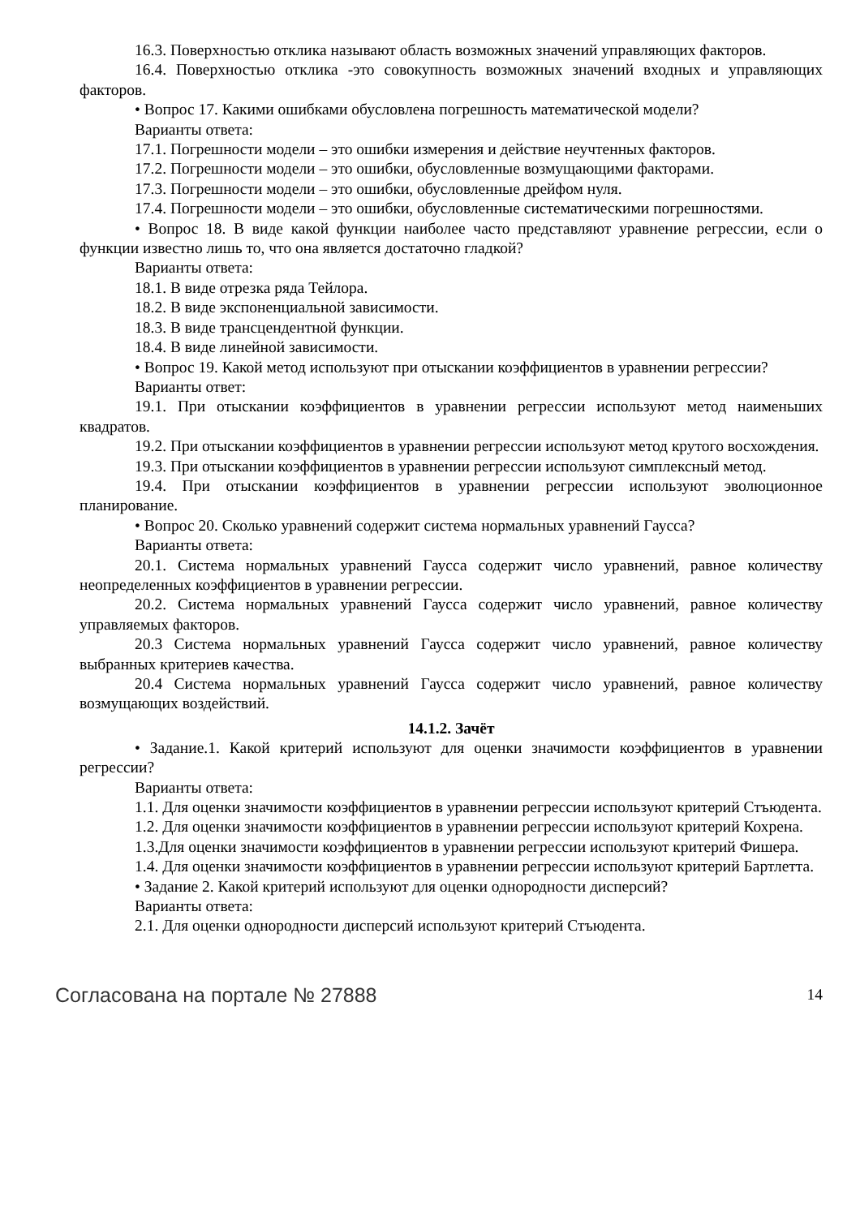16.3. Поверхностью отклика называют область возможных значений управляющих факторов.
16.4. Поверхностью отклика -это совокупность возможных значений входных и управляющих факторов.
• Вопрос 17. Какими ошибками обусловлена погрешность математической модели?
Варианты ответа:
17.1. Погрешности модели – это ошибки измерения и действие неучтенных факторов.
17.2. Погрешности модели – это ошибки, обусловленные возмущающими факторами.
17.3. Погрешности модели – это ошибки, обусловленные дрейфом нуля.
17.4. Погрешности модели – это ошибки, обусловленные систематическими погрешностями.
• Вопрос 18. В виде какой функции наиболее часто представляют уравнение регрессии, если о функции известно лишь то, что она является достаточно гладкой?
Варианты ответа:
18.1. В виде отрезка ряда Тейлора.
18.2. В виде экспоненциальной зависимости.
18.3. В виде трансцендентной функции.
18.4. В виде линейной зависимости.
• Вопрос 19. Какой метод используют при отыскании коэффициентов в уравнении регрессии?
Варианты ответ:
19.1. При отыскании коэффициентов в уравнении регрессии используют метод наименьших квадратов.
19.2. При отыскании коэффициентов в уравнении регрессии используют метод крутого восхождения.
19.3. При отыскании коэффициентов в уравнении регрессии используют симплексный метод.
19.4. При отыскании коэффициентов в уравнении регрессии используют эволюционное планирование.
• Вопрос 20. Сколько уравнений содержит система нормальных уравнений Гаусса?
Варианты ответа:
20.1. Система нормальных уравнений Гаусса содержит число уравнений, равное количеству неопределенных коэффициентов в уравнении регрессии.
20.2. Система нормальных уравнений Гаусса содержит число уравнений, равное количеству управляемых факторов.
20.3 Система нормальных уравнений Гаусса содержит число уравнений, равное количеству выбранных критериев качества.
20.4 Система нормальных уравнений Гаусса содержит число уравнений, равное количеству возмущающих воздействий.
14.1.2. Зачёт
• Задание.1. Какой критерий используют для оценки значимости коэффициентов в уравнении регрессии?
Варианты ответа:
1.1. Для оценки значимости коэффициентов в уравнении регрессии используют критерий Стъюдента.
1.2. Для оценки значимости коэффициентов в уравнении регрессии используют критерий Кохрена.
1.3.Для оценки значимости коэффициентов в уравнении регрессии используют критерий Фишера.
1.4. Для оценки значимости коэффициентов в уравнении регрессии используют критерий Бартлетта.
• Задание 2. Какой критерий используют для оценки однородности дисперсий?
Варианты ответа:
2.1. Для оценки однородности дисперсий используют критерий Стъюдента.
Согласована на портале № 27888 14